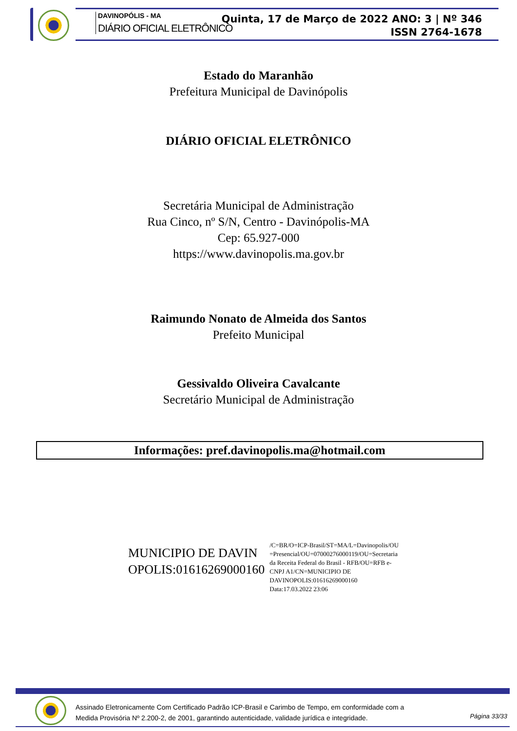DAVINOPÓLIS - MA
DIÁRIO OFICIAL ELETRÔNICO
Quinta, 17 de Março de 2022 ANO: 3 | Nº 346
ISSN 2764-1678
Estado do Maranhão
Prefeitura Municipal de Davinópolis
DIÁRIO OFICIAL ELETRÔNICO
Secretária Municipal de Administração
Rua Cinco, nº S/N, Centro - Davinópolis-MA
Cep: 65.927-000
https://www.davinopolis.ma.gov.br
Raimundo Nonato de Almeida dos Santos
Prefeito Municipal
Gessivaldo Oliveira Cavalcante
Secretário Municipal de Administração
Informações: pref.davinopolis.ma@hotmail.com
MUNICIPIO DE DAVIN
OPOLIS:01616269000160
/C=BR/O=ICP-Brasil/ST=MA/L=Davinopolis/OU
=Presencial/OU=07000276000119/OU=Secretaria
da Receita Federal do Brasil - RFB/OU=RFB e-
CNPJ A1/CN=MUNICIPIO DE
DAVINOPOLIS:01616269000160
Data:17.03.2022 23:06
Assinado Eletronicamente Com Certificado Padrão ICP-Brasil e Carimbo de Tempo, em conformidade com a
Medida Provisória Nº 2.200-2, de 2001, garantindo autenticidade, validade jurídica e integridade.
Página 33/33